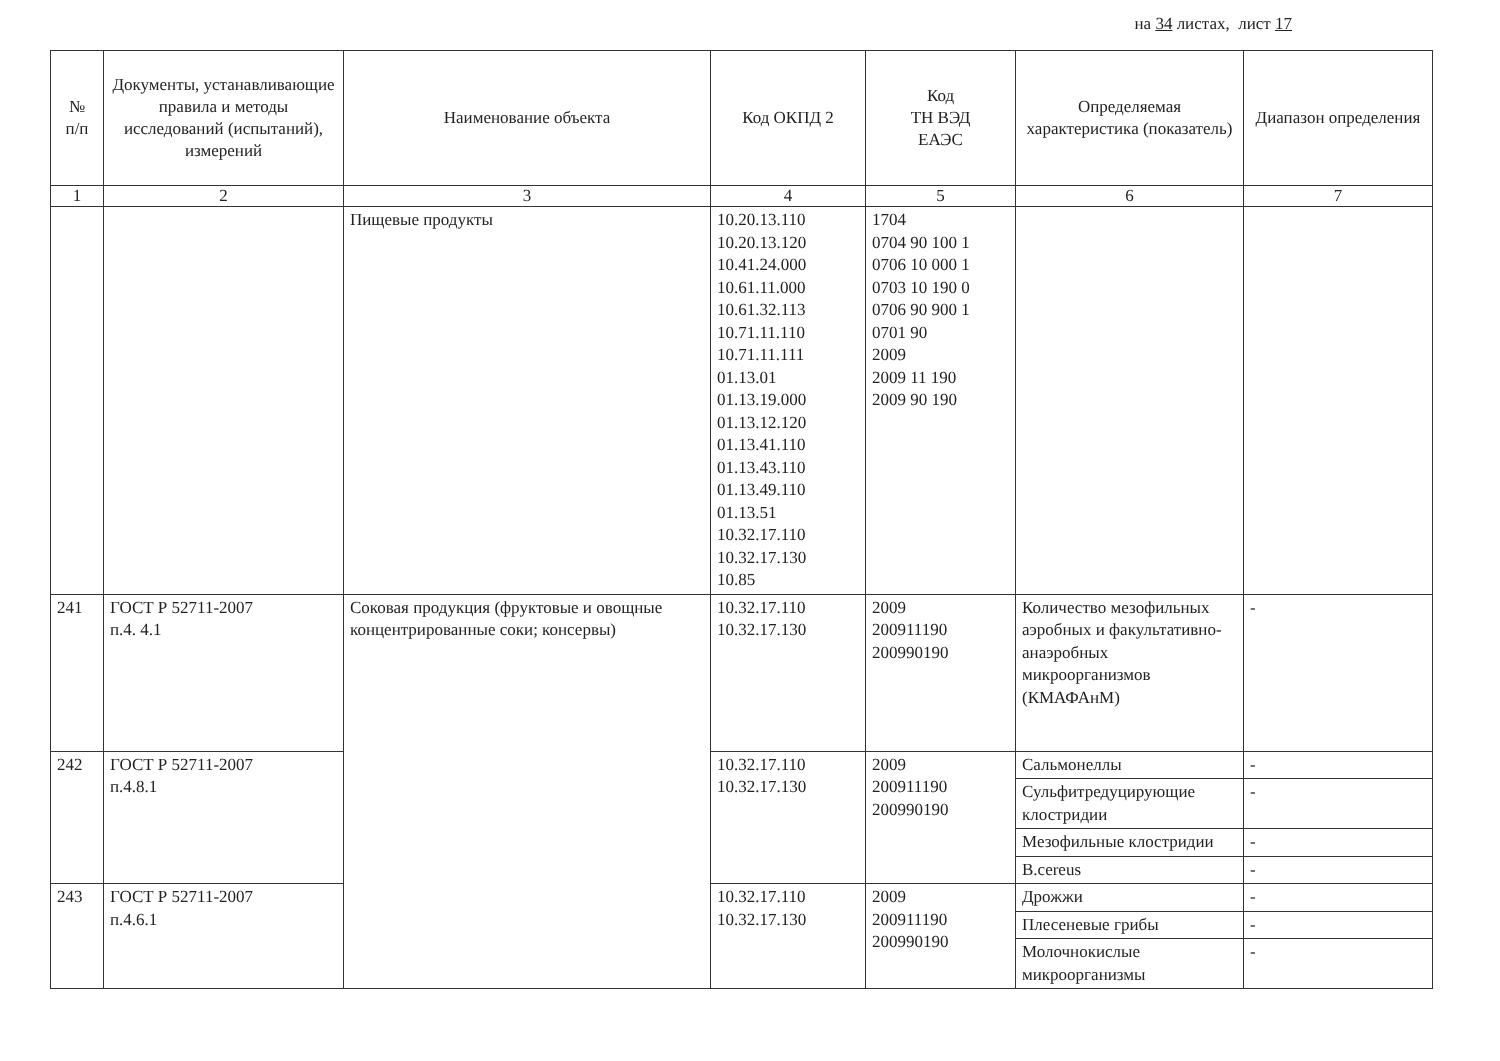на 34 листах, лист 17
| № п/п | Документы, устанавливающие правила и методы исследований (испытаний), измерений | Наименование объекта | Код ОКПД 2 | Код ТН ВЭД ЕАЭС | Определяемая характеристика (показатель) | Диапазон определения |
| --- | --- | --- | --- | --- | --- | --- |
| 1 | 2 | 3 | 4 | 5 | 6 | 7 |
| | | Пищевые продукты | 10.20.13.110 10.20.13.120 10.41.24.000 10.61.11.000 10.61.32.113 10.71.11.110 10.71.11.111 01.13.01 01.13.19.000 01.13.12.120 01.13.41.110 01.13.43.110 01.13.49.110 01.13.51 10.32.17.110 10.32.17.130 10.85 | 1704 0704 90 100 1 0706 10 000 1 0703 10 190 0 0706 90 900 1 0701 90 2009 2009 11 190 2009 90 190 | | |
| 241 | ГОСТ Р 52711-2007 п.4. 4.1 | Соковая продукция (фруктовые и овощные концентрированные соки; консервы) | 10.32.17.110 10.32.17.130 | 2009 200911190 200990190 | Количество мезофильных аэробных и факультативно-анаэробных микроорганизмов (КМАФАнМ) | - |
| 242 | ГОСТ Р 52711-2007 п.4.8.1 | | 10.32.17.110 10.32.17.130 | 2009 200911190 200990190 | Сальмонеллы | - |
| | | | | | Сульфитредуцирующие клостридии | - |
| | | | | | Мезофильные клостридии | - |
| | | | | | B.cereus | - |
| 243 | ГОСТ Р 52711-2007 п.4.6.1 | | 10.32.17.110 10.32.17.130 | 2009 200911190 200990190 | Дрожжи | - |
| | | | | | Плесеневые грибы | - |
| | | | | | Молочнокислые микроорганизмы | - |